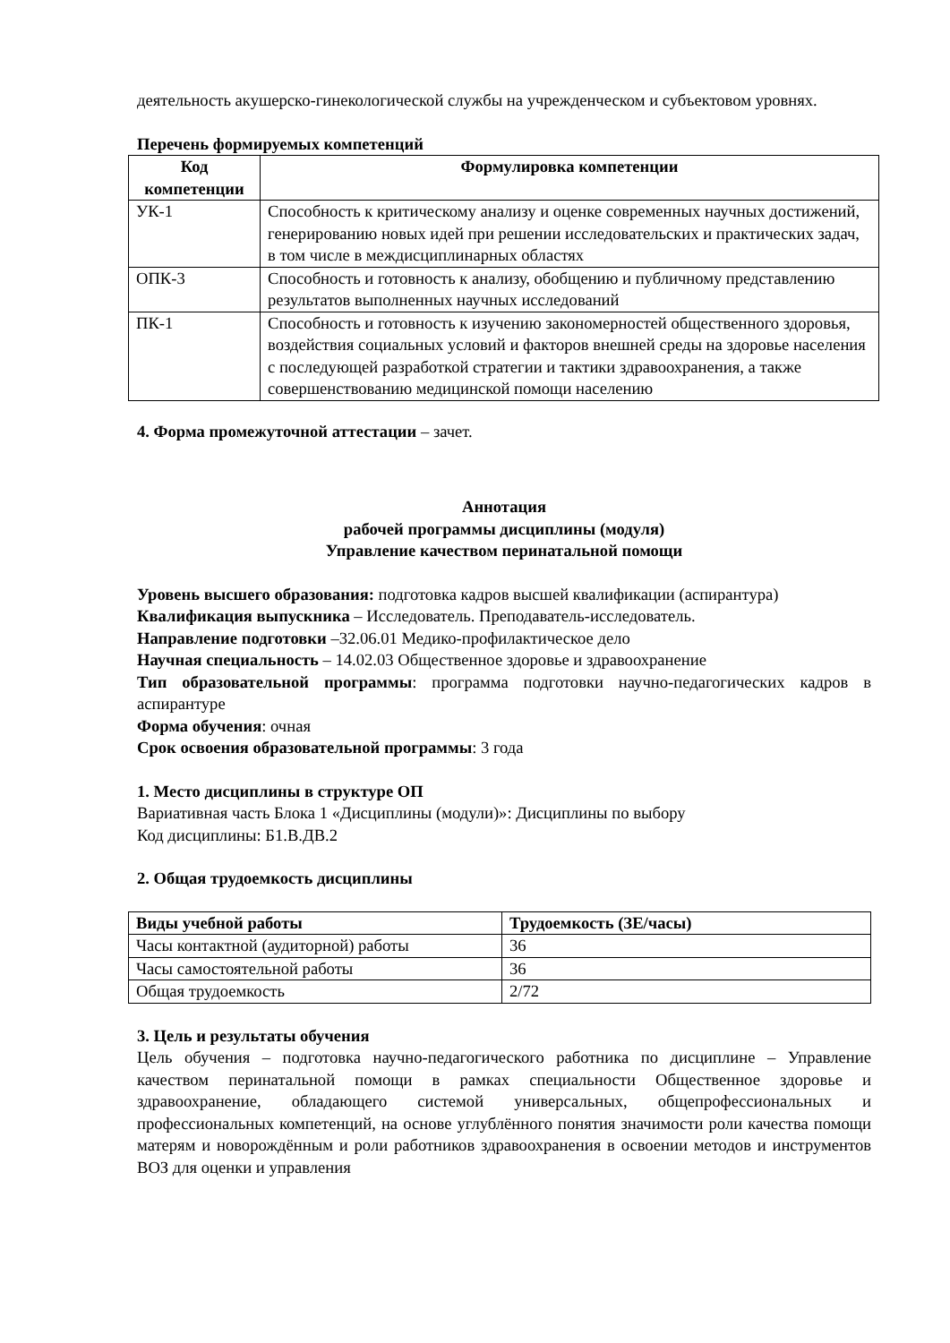деятельность акушерско-гинекологической службы на учрежденческом и субъектовом уровнях.
Перечень формируемых компетенций
| Код компетенции | Формулировка компетенции |
| --- | --- |
| УК-1 | Способность к критическому анализу и оценке современных научных достижений, генерированию новых идей при решении исследовательских и практических задач, в том числе в междисциплинарных областях |
| ОПК-3 | Способность и готовность к анализу, обобщению и публичному представлению результатов выполненных научных исследований |
| ПК-1 | Способность и готовность к изучению закономерностей общественного здоровья, воздействия социальных условий и факторов внешней среды на здоровье населения с последующей разработкой стратегии и тактики здравоохранения, а также совершенствованию медицинской помощи населению |
4. Форма промежуточной аттестации – зачет.
Аннотация
рабочей программы дисциплины (модуля)
Управление качеством перинатальной помощи
Уровень высшего образования: подготовка кадров высшей квалификации (аспирантура)
Квалификация выпускника – Исследователь. Преподаватель-исследователь.
Направление подготовки –32.06.01 Медико-профилактическое дело
Научная специальность – 14.02.03 Общественное здоровье и здравоохранение
Тип образовательной программы: программа подготовки научно-педагогических кадров в аспирантуре
Форма обучения: очная
Срок освоения образовательной программы: 3 года
1. Место дисциплины в структуре ОП
Вариативная часть Блока 1 «Дисциплины (модули)»: Дисциплины по выбору
Код дисциплины: Б1.В.ДВ.2
2. Общая трудоемкость дисциплины
| Виды учебной работы | Трудоемкость (ЗЕ/часы) |
| --- | --- |
| Часы контактной (аудиторной) работы | 36 |
| Часы самостоятельной работы | 36 |
| Общая трудоемкость | 2/72 |
3. Цель и результаты обучения
Цель обучения – подготовка научно-педагогического работника по дисциплине – Управление качеством перинатальной помощи в рамках специальности Общественное здоровье и здравоохранение, обладающего системой универсальных, общепрофессиональных и профессиональных компетенций, на основе углублённого понятия значимости роли качества помощи матерям и новорождённым и роли работников здравоохранения в освоении методов и инструментов ВОЗ для оценки и управления